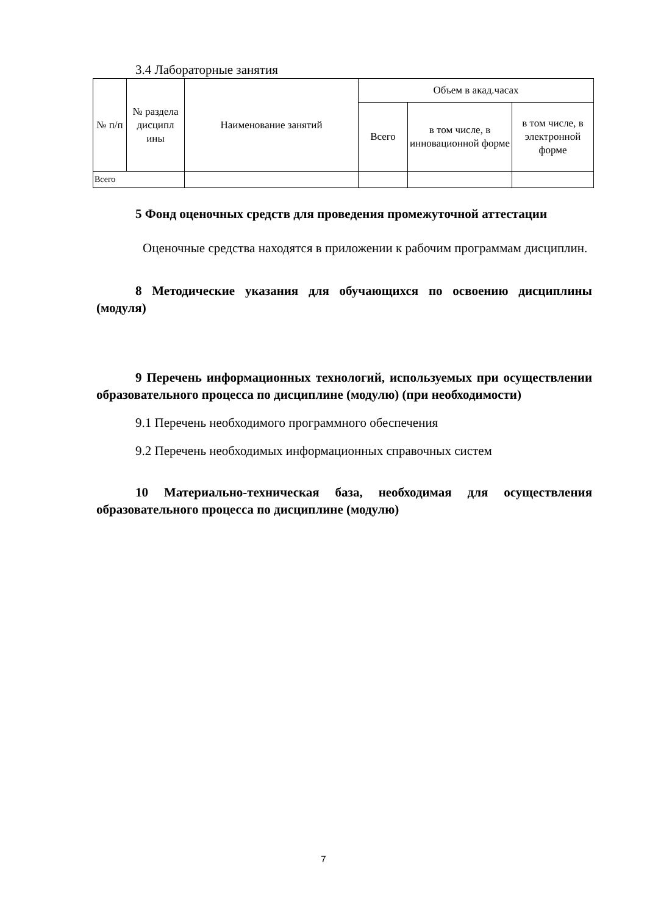3.4 Лабораторные занятия
| № п/п | № раздела дисципл ины | Наименование занятий | Объем в акад.часах | | |
| --- | --- | --- | --- | --- | --- |
| | | | Всего | в том числе, в инновационной форме | в том числе, в электронной форме |
| Всего | | | | | |
5 Фонд оценочных средств для проведения промежуточной аттестации
Оценочные средства находятся в приложении к рабочим программам дисциплин.
8 Методические указания для обучающихся по освоению дисциплины (модуля)
9 Перечень информационных технологий, используемых при осуществлении образовательного процесса по дисциплине (модулю) (при необходимости)
9.1 Перечень необходимого программного обеспечения
9.2 Перечень необходимых информационных справочных систем
10 Материально-техническая база, необходимая для осуществления образовательного процесса по дисциплине (модулю)
7